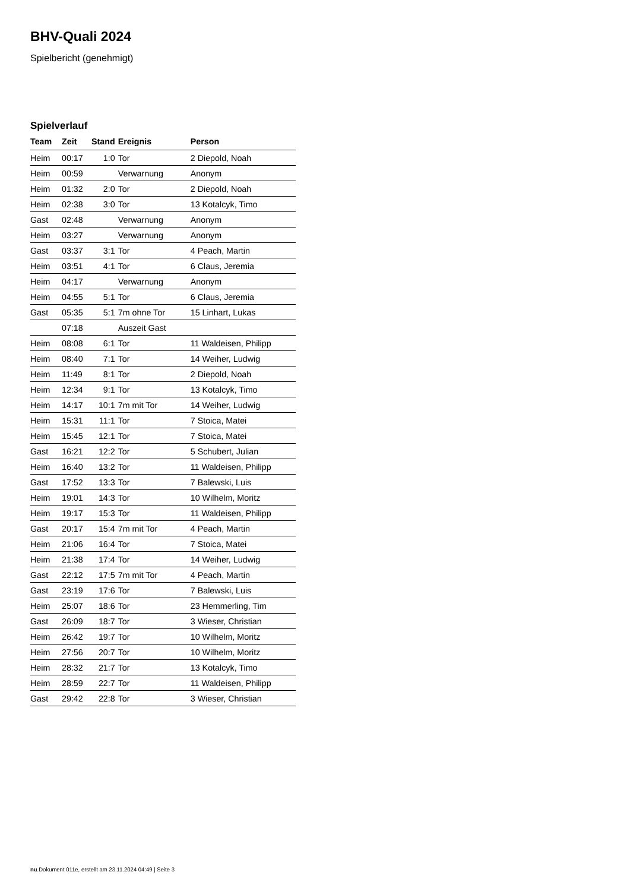BHV-Quali 2024
Spielbericht (genehmigt)
Spielverlauf
| Team | Zeit | Stand | Ereignis | Person |
| --- | --- | --- | --- | --- |
| Heim | 00:17 | 1:0 | Tor | 2 Diepold, Noah |
| Heim | 00:59 | | Verwarnung | Anonym |
| Heim | 01:32 | 2:0 | Tor | 2 Diepold, Noah |
| Heim | 02:38 | 3:0 | Tor | 13 Kotalcyk, Timo |
| Gast | 02:48 | | Verwarnung | Anonym |
| Heim | 03:27 | | Verwarnung | Anonym |
| Gast | 03:37 | 3:1 | Tor | 4 Peach, Martin |
| Heim | 03:51 | 4:1 | Tor | 6 Claus, Jeremia |
| Heim | 04:17 | | Verwarnung | Anonym |
| Heim | 04:55 | 5:1 | Tor | 6 Claus, Jeremia |
| Gast | 05:35 | 5:1 | 7m ohne Tor | 15 Linhart, Lukas |
| | 07:18 | | Auszeit Gast | |
| Heim | 08:08 | 6:1 | Tor | 11 Waldeisen, Philipp |
| Heim | 08:40 | 7:1 | Tor | 14 Weiher, Ludwig |
| Heim | 11:49 | 8:1 | Tor | 2 Diepold, Noah |
| Heim | 12:34 | 9:1 | Tor | 13 Kotalcyk, Timo |
| Heim | 14:17 | 10:1 | 7m mit Tor | 14 Weiher, Ludwig |
| Heim | 15:31 | 11:1 | Tor | 7 Stoica, Matei |
| Heim | 15:45 | 12:1 | Tor | 7 Stoica, Matei |
| Gast | 16:21 | 12:2 | Tor | 5 Schubert, Julian |
| Heim | 16:40 | 13:2 | Tor | 11 Waldeisen, Philipp |
| Gast | 17:52 | 13:3 | Tor | 7 Balewski, Luis |
| Heim | 19:01 | 14:3 | Tor | 10 Wilhelm, Moritz |
| Heim | 19:17 | 15:3 | Tor | 11 Waldeisen, Philipp |
| Gast | 20:17 | 15:4 | 7m mit Tor | 4 Peach, Martin |
| Heim | 21:06 | 16:4 | Tor | 7 Stoica, Matei |
| Heim | 21:38 | 17:4 | Tor | 14 Weiher, Ludwig |
| Gast | 22:12 | 17:5 | 7m mit Tor | 4 Peach, Martin |
| Gast | 23:19 | 17:6 | Tor | 7 Balewski, Luis |
| Heim | 25:07 | 18:6 | Tor | 23 Hemmerling, Tim |
| Gast | 26:09 | 18:7 | Tor | 3 Wieser, Christian |
| Heim | 26:42 | 19:7 | Tor | 10 Wilhelm, Moritz |
| Heim | 27:56 | 20:7 | Tor | 10 Wilhelm, Moritz |
| Heim | 28:32 | 21:7 | Tor | 13 Kotalcyk, Timo |
| Heim | 28:59 | 22:7 | Tor | 11 Waldeisen, Philipp |
| Gast | 29:42 | 22:8 | Tor | 3 Wieser, Christian |
nu.Dokument 011e, erstellt am 23.11.2024 04:49 | Seite 3